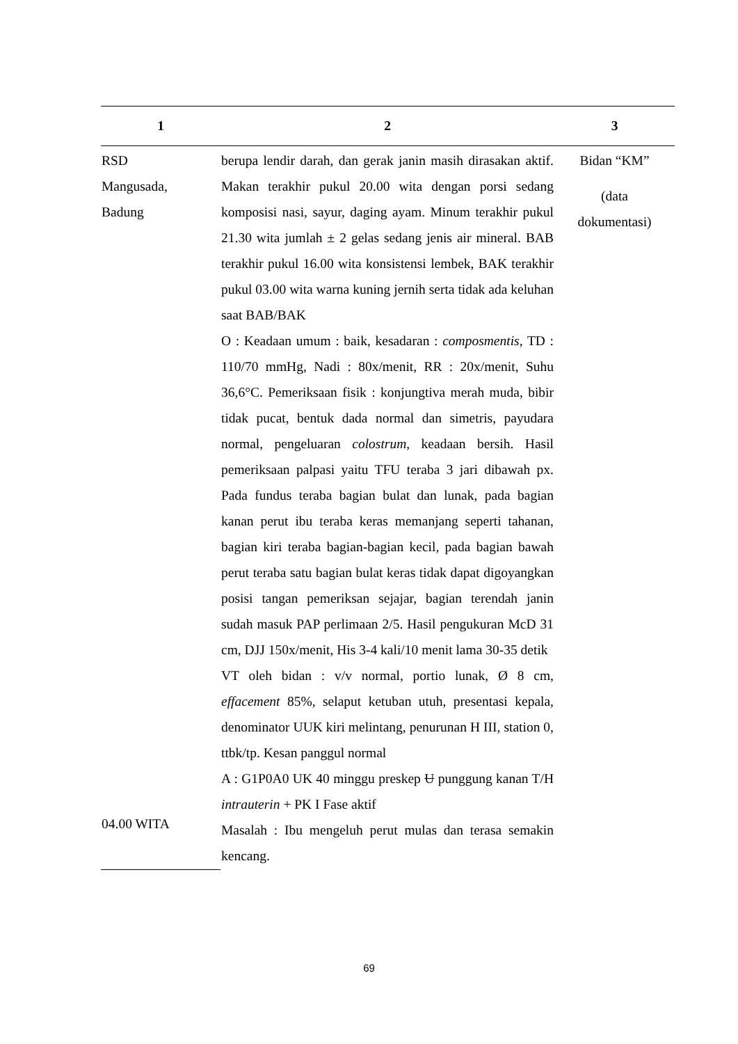| 1 | 2 | 3 |
| --- | --- | --- |
| RSD Mangusada, Badung | berupa lendir darah, dan gerak janin masih dirasakan aktif. Makan terakhir pukul 20.00 wita dengan porsi sedang komposisi nasi, sayur, daging ayam. Minum terakhir pukul 21.30 wita jumlah ± 2 gelas sedang jenis air mineral. BAB terakhir pukul 16.00 wita konsistensi lembek, BAK terakhir pukul 03.00 wita warna kuning jernih serta tidak ada keluhan saat BAB/BAK O : Keadaan umum : baik, kesadaran : composmentis , TD : 110/70 mmHg, Nadi : 80x/menit, RR : 20x/menit, Suhu 36,6°C. Pemeriksaan fisik : konjungtiva merah muda, bibir tidak pucat, bentuk dada normal dan simetris, payudara normal, pengeluaran colostrum , keadaan bersih. Hasil pemeriksaan palpasi yaitu TFU teraba 3 jari dibawah px. Pada fundus teraba bagian bulat dan lunak, pada bagian kanan perut ibu teraba keras memanjang seperti tahanan, bagian kiri teraba bagian-bagian kecil, pada bagian bawah perut teraba satu bagian bulat keras tidak dapat digoyangkan posisi tangan pemeriksan sejajar, bagian terendah janin sudah masuk PAP perlimaan 2/5. Hasil pengukuran McD 31 cm, DJJ 150x/menit, His 3-4 kali/10 menit lama 30-35 detik VT oleh bidan : v/v normal, portio lunak, Ø 8 cm, effacement 85%, selaput ketuban utuh, presentasi kepala, denominator UUK kiri melintang, penurunan H III, station 0, ttbk/tp. Kesan panggul normal A : G1P0A0 UK 40 minggu preskep U punggung kanan T/H intrauterin + PK I Fase aktif Masalah : Ibu mengeluh perut mulas dan terasa semakin kencang. | Bidan “KM” (data dokumentasi) |
| 04.00 WITA | | |
69